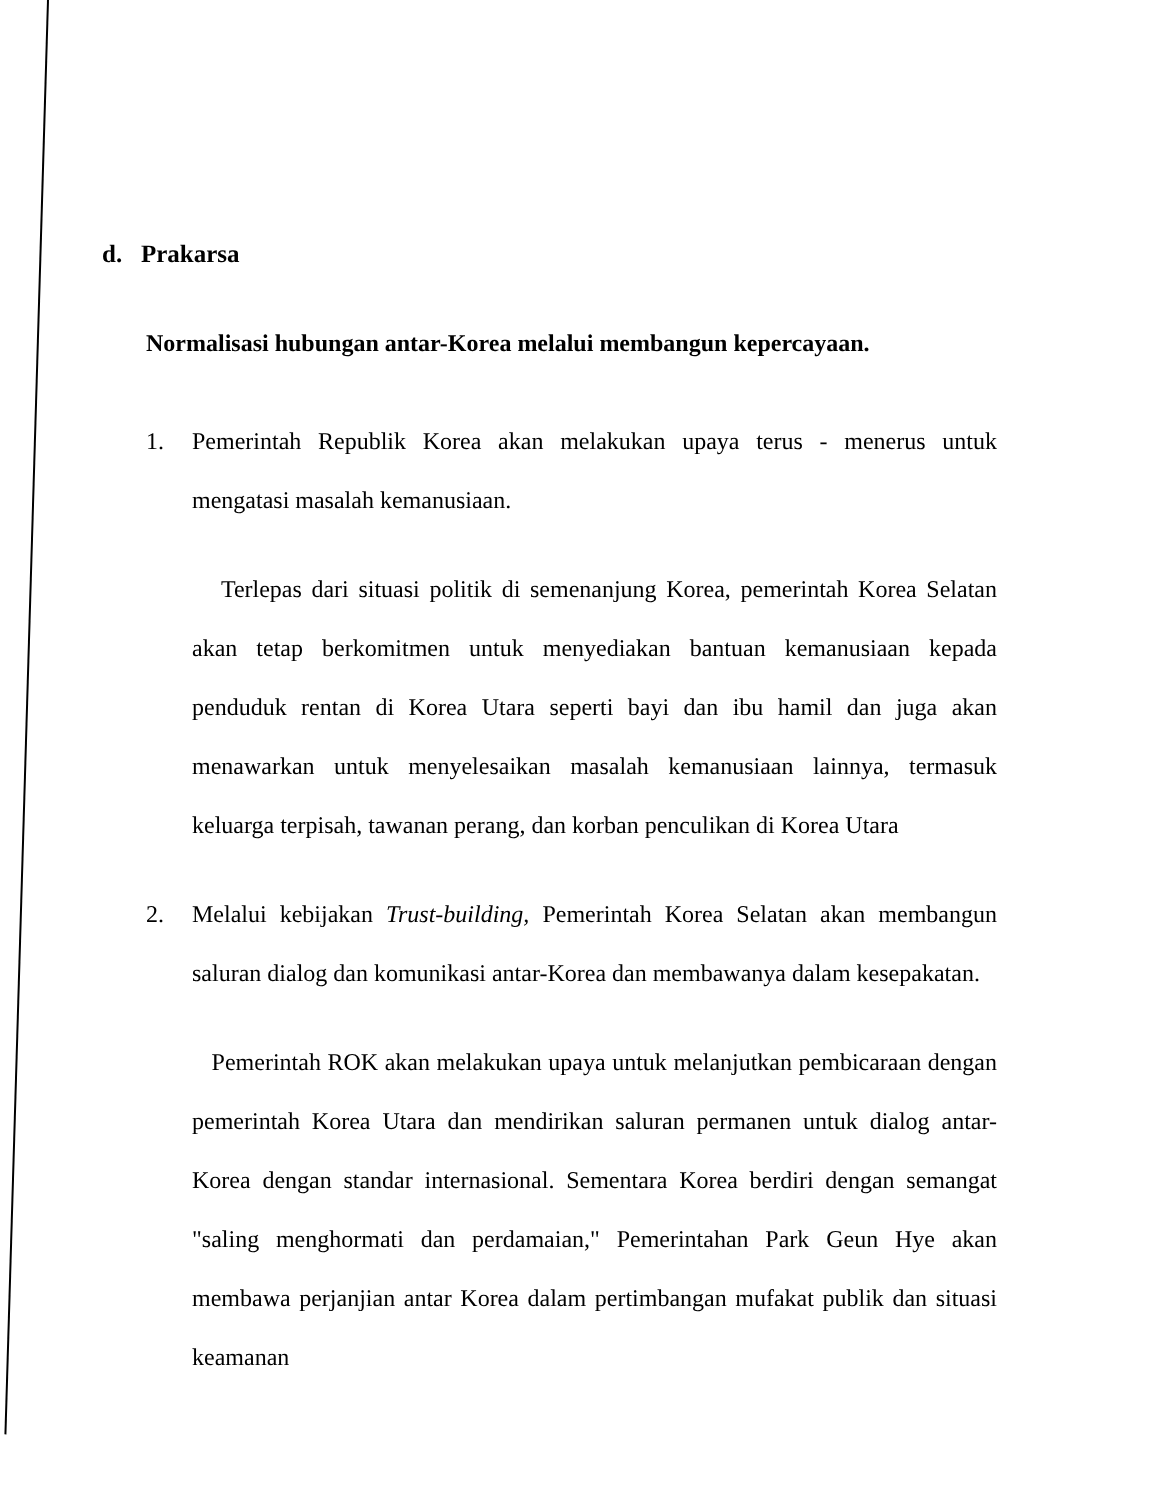d. Prakarsa
Normalisasi hubungan antar-Korea melalui membangun kepercayaan.
1. Pemerintah Republik Korea akan melakukan upaya terus - menerus untuk mengatasi masalah kemanusiaan.
Terlepas dari situasi politik di semenanjung Korea, pemerintah Korea Selatan akan tetap berkomitmen untuk menyediakan bantuan kemanusiaan kepada penduduk rentan di Korea Utara seperti bayi dan ibu hamil dan juga akan menawarkan untuk menyelesaikan masalah kemanusiaan lainnya, termasuk keluarga terpisah, tawanan perang, dan korban penculikan di Korea Utara
2. Melalui kebijakan Trust-building, Pemerintah Korea Selatan akan membangun saluran dialog dan komunikasi antar-Korea dan membawanya dalam kesepakatan.
Pemerintah ROK akan melakukan upaya untuk melanjutkan pembicaraan dengan pemerintah Korea Utara dan mendirikan saluran permanen untuk dialog antar-Korea dengan standar internasional. Sementara Korea berdiri dengan semangat "saling menghormati dan perdamaian," Pemerintahan Park Geun Hye akan membawa perjanjian antar Korea dalam pertimbangan mufakat publik dan situasi keamanan